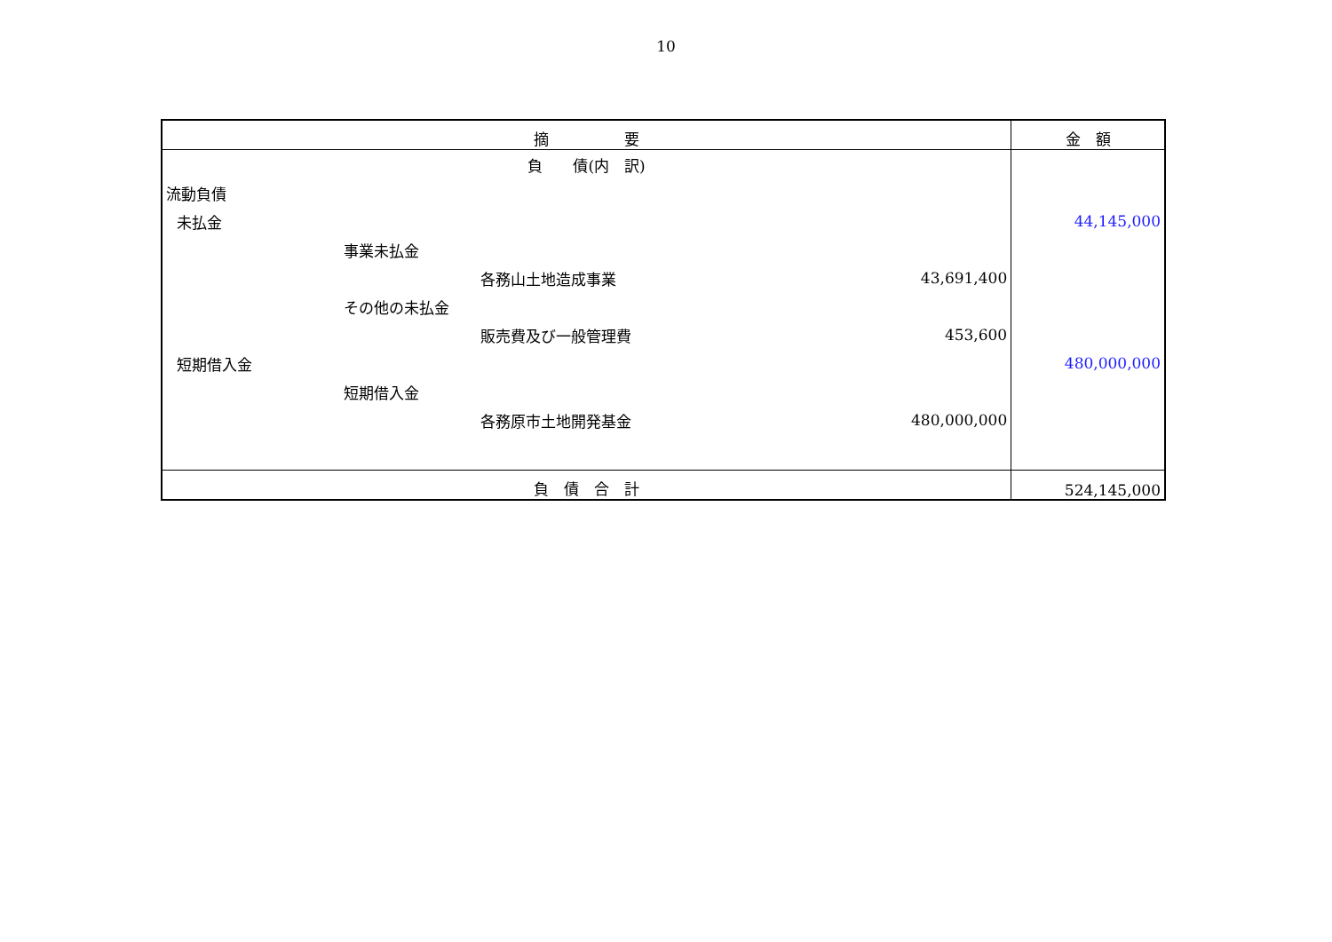10
| 摘 要 | | 金 額 |
| --- | --- | --- |
| 負 債(内 訳) | | |
| 流動負債 | | |
| 未払金 | | 44,145,000 |
| 事業未払金 | | |
| 各務山土地造成事業 | 43,691,400 | |
| その他の未払金 | | |
| 販売費及び一般管理費 | 453,600 | |
| 短期借入金 | | 480,000,000 |
| 短期借入金 | | |
| 各務原市土地開発基金 | 480,000,000 | |
| 負 債 合 計 | | 524,145,000 |